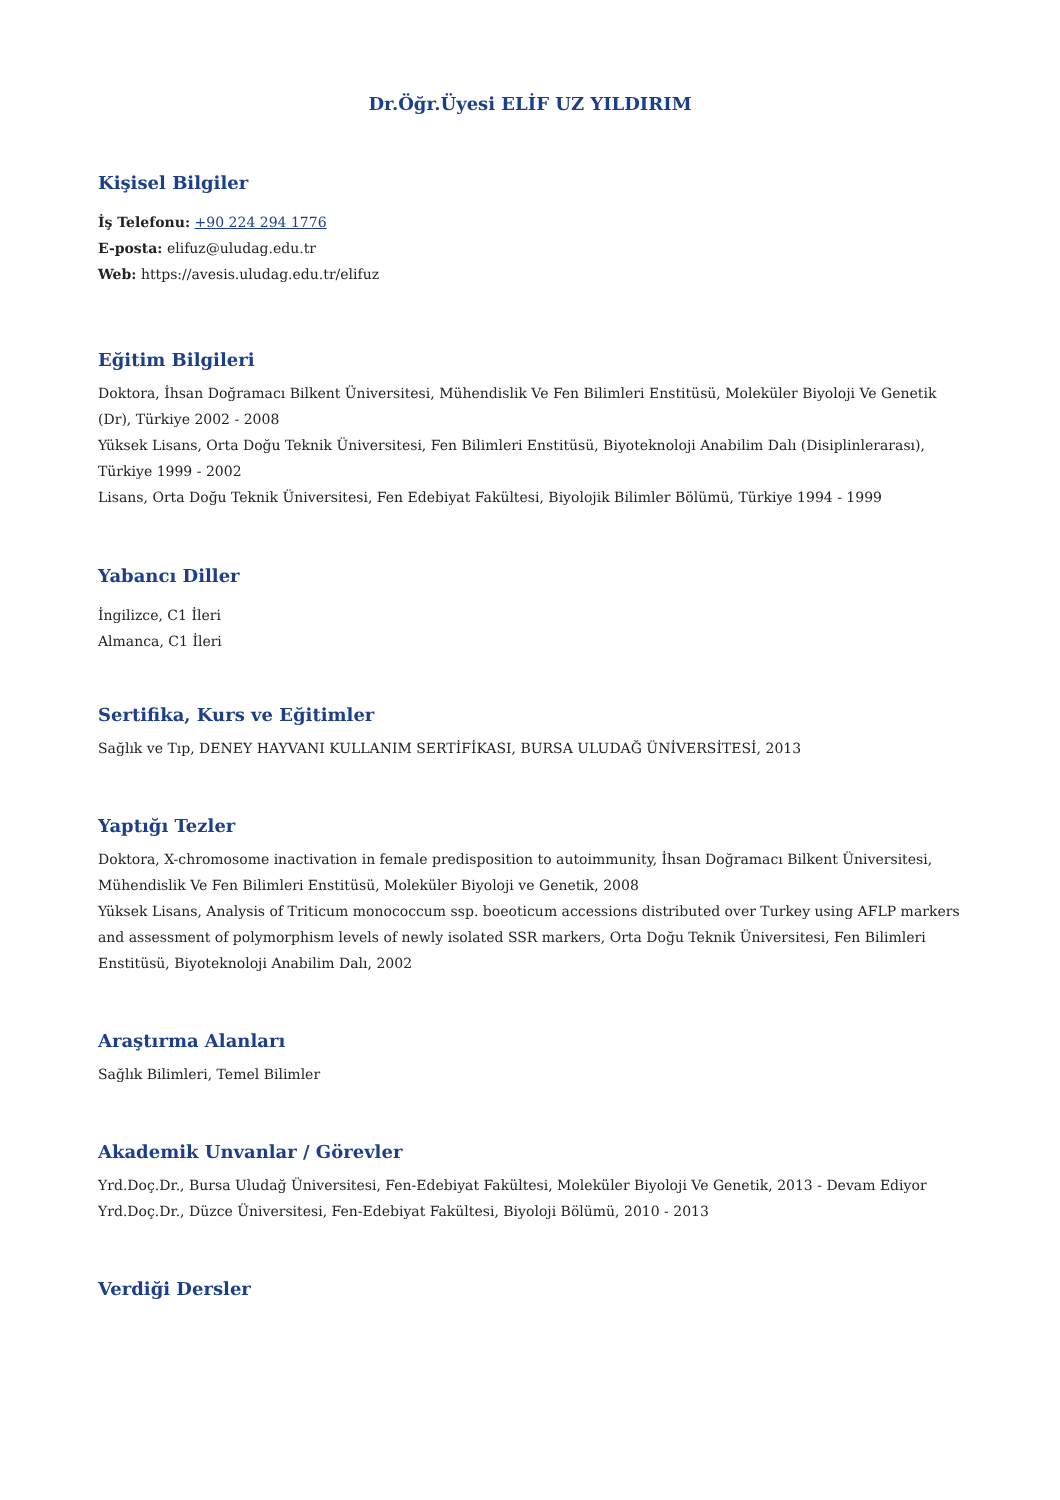Dr.Öğr.Üyesi ELİF UZ YILDIRIM
Kişisel Bilgiler
İş Telefonu: +90 224 294 1776
E-posta: elifuz@uludag.edu.tr
Web: https://avesis.uludag.edu.tr/elifuz
Eğitim Bilgileri
Doktora, İhsan Doğramacı Bilkent Üniversitesi, Mühendislik Ve Fen Bilimleri Enstitüsü, Moleküler Biyoloji Ve Genetik (Dr), Türkiye 2002 - 2008
Yüksek Lisans, Orta Doğu Teknik Üniversitesi, Fen Bilimleri Enstitüsü, Biyoteknoloji Anabilim Dalı (Disiplinlerarası), Türkiye 1999 - 2002
Lisans, Orta Doğu Teknik Üniversitesi, Fen Edebiyat Fakültesi, Biyolojik Bilimler Bölümü, Türkiye 1994 - 1999
Yabancı Diller
İngilizce, C1 İleri
Almanca, C1 İleri
Sertifika, Kurs ve Eğitimler
Sağlık ve Tıp, DENEY HAYVANI KULLANIM SERTİFİKASI, BURSA ULUDAĞ ÜNİVERSİTESİ, 2013
Yaptığı Tezler
Doktora, X-chromosome inactivation in female predisposition to autoimmunity, İhsan Doğramacı Bilkent Üniversitesi, Mühendislik Ve Fen Bilimleri Enstitüsü, Moleküler Biyoloji ve Genetik, 2008
Yüksek Lisans, Analysis of Triticum monococcum ssp. boeoticum accessions distributed over Turkey using AFLP markers and assessment of polymorphism levels of newly isolated SSR markers, Orta Doğu Teknik Üniversitesi, Fen Bilimleri Enstitüsü, Biyoteknoloji Anabilim Dalı, 2002
Araştırma Alanları
Sağlık Bilimleri, Temel Bilimler
Akademik Unvanlar / Görevler
Yrd.Doç.Dr., Bursa Uludağ Üniversitesi, Fen-Edebiyat Fakültesi, Moleküler Biyoloji Ve Genetik, 2013 - Devam Ediyor
Yrd.Doç.Dr., Düzce Üniversitesi, Fen-Edebiyat Fakültesi, Biyoloji Bölümü, 2010 - 2013
Verdiği Dersler